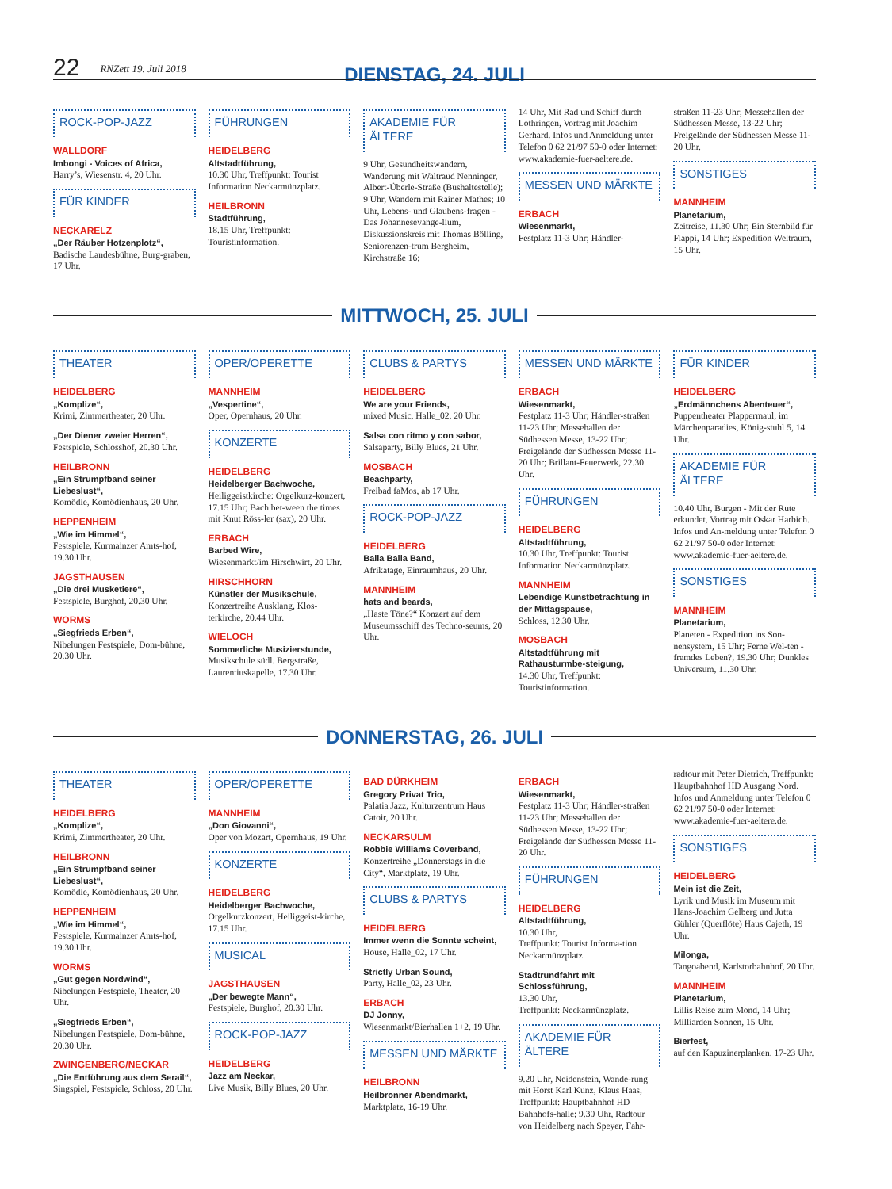22 RNZett 19. Juli 2018
DIENSTAG, 24. JULI
ROCK-POP-JAZZ
WALLDORF
Imbongi - Voices of Africa,
Harry’s, Wiesenstr. 4, 20 Uhr.
FÜR KINDER
NECKARELZ
„Der Räuber Hotzenplotz“,
Badische Landesbühne, Burg-graben, 17 Uhr.
FÜHRUNGEN
HEIDELBERG
Altstadtführung,
10.30 Uhr, Treffpunkt: Tourist Information Neckarmünzplatz.
HEILBRONN
Stadtführung,
18.15 Uhr, Treffpunkt: Touristinformation.
AKADEMIE FÜR ÄLTERE
9 Uhr, Gesundheitswandern, Wanderung mit Waltraud Nenninger, Albert-Überle-Straße (Bushaltestelle); 9 Uhr, Wandern mit Rainer Mathes; 10 Uhr, Lebens- und Glaubens-fragen - Das Johannesevange-lium, Diskussionskreis mit Thomas Bölling, Seniorenzen-trum Bergheim, Kirchstraße 16;
14 Uhr, Mit Rad und Schiff durch Lothringen, Vortrag mit Joachim Gerhard. Infos und Anmeldung unter Telefon 0 62 21/97 50-0 oder Internet: www.akademie-fuer-aeltere.de.
MESSEN UND MÄRKTE
ERBACH
Wiesenmarkt,
Festplatz 11-3 Uhr; Händler-
straßen 11-23 Uhr; Messehallen der Südhessen Messe, 13-22 Uhr; Freigelände der Südhessen Messe 11-20 Uhr.
SONSTIGES
MANNHEIM
Planetarium,
Zeitreise, 11.30 Uhr; Ein Sternbild für Flappi, 14 Uhr; Expedition Weltraum, 15 Uhr.
MITTWOCH, 25. JULI
THEATER
HEIDELBERG
„Komplize“,
Krimi, Zimmertheater, 20 Uhr.
„Der Diener zweier Herren“,
Festspiele, Schlosshof, 20.30 Uhr.
HEILBRONN
„Ein Strumpfband seiner Liebeslust“,
Komödie, Komödienhaus, 20 Uhr.
HEPPENHEIM
„Wie im Himmel“,
Festspiele, Kurmainzer Amts-hof, 19.30 Uhr.
JAGSTHAUSEN
„Die drei Musketiere“,
Festspiele, Burghof, 20.30 Uhr.
WORMS
„Siegfrieds Erben“,
Nibelungen Festspiele, Dom-bühne, 20.30 Uhr.
OPER/OPERETTE
MANNHEIM
„Vespertine“,
Oper, Opernhaus, 20 Uhr.
KONZERTE
HEIDELBERG
Heidelberger Bachwoche,
Heiliggeistkirche: Orgelkurz-konzert, 17.15 Uhr; Bach bet-ween the times mit Knut Röss-ler (sax), 20 Uhr.
ERBACH
Barbed Wire,
Wiesenmarkt/im Hirschwirt, 20 Uhr.
HIRSCHHORN
Künstler der Musikschule,
Konzertreihe Ausklang, Klos-terkirche, 20.44 Uhr.
WIELOCH
Sommerliche Musizierstunde,
Musikschule südl. Bergstraße, Laurentiuskapelle, 17.30 Uhr.
CLUBS & PARTYS
HEIDELBERG
We are your Friends,
mixed Music, Halle_02, 20 Uhr.
Salsa con ritmo y con sabor,
Salsaparty, Billy Blues, 21 Uhr.
MOSBACH
Beachparty,
Freibad faMos, ab 17 Uhr.
ROCK-POP-JAZZ
HEIDELBERG
Balla Balla Band,
Afrikatage, Einraumhaus, 20 Uhr.
MANNHEIM
hats and beards,
„Haste Töne?“ Konzert auf dem Museumsschiff des Techno-seums, 20 Uhr.
MESSEN UND MÄRKTE
ERBACH
Wiesenmarkt,
Festplatz 11-3 Uhr; Händler-straßen 11-23 Uhr; Messehallen der Südhessen Messe, 13-22 Uhr; Freigelände der Südhessen Messe 11-20 Uhr; Brillant-Feuerwerk, 22.30 Uhr.
FÜHRUNGEN
HEIDELBERG
Altstadtführung,
10.30 Uhr, Treffpunkt: Tourist Information Neckarmünzplatz.
MANNHEIM
Lebendige Kunstbetrachtung in der Mittagspause,
Schloss, 12.30 Uhr.
MOSBACH
Altstadtführung mit Rathausturmbe-steigung,
14.30 Uhr, Treffpunkt: Touristinformation.
FÜR KINDER
HEIDELBERG
„Erdmännchens Abenteuer“,
Puppentheater Plappermaul, im Märchenparadies, König-stuhl 5, 14 Uhr.
AKADEMIE FÜR ÄLTERE
10.40 Uhr, Burgen - Mit der Rute erkundet, Vortrag mit Oskar Harbich. Infos und An-meldung unter Telefon 0 62 21/97 50-0 oder Internet: www.akademie-fuer-aeltere.de.
SONSTIGES
MANNHEIM
Planetarium,
Planeten - Expedition ins Son-nensystem, 15 Uhr; Ferne Wel-ten - fremdes Leben?, 19.30 Uhr; Dunkles Universum, 11.30 Uhr.
DONNERSTAG, 26. JULI
THEATER
HEIDELBERG
„Komplize“,
Krimi, Zimmertheater, 20 Uhr.
HEILBRONN
„Ein Strumpfband seiner Liebeslust“,
Komödie, Komödienhaus, 20 Uhr.
HEPPENHEIM
„Wie im Himmel“,
Festspiele, Kurmainzer Amts-hof, 19.30 Uhr.
WORMS
„Gut gegen Nordwind“,
Nibelungen Festspiele, Theater, 20 Uhr.
„Siegfrieds Erben“,
Nibelungen Festspiele, Dom-bühne, 20.30 Uhr.
ZWINGENBERG/NECKAR
„Die Entführung aus dem Serail“,
Singspiel, Festspiele, Schloss, 20 Uhr.
OPER/OPERETTE
MANNHEIM
„Don Giovanni“,
Oper von Mozart, Opernhaus, 19 Uhr.
KONZERTE
HEIDELBERG
Heidelberger Bachwoche,
Orgelkurzkonzert, Heiliggeist-kirche, 17.15 Uhr.
MUSICAL
JAGSTHAUSEN
„Der bewegte Mann“,
Festspiele, Burghof, 20.30 Uhr.
ROCK-POP-JAZZ
HEIDELBERG
Jazz am Neckar,
Live Musik, Billy Blues, 20 Uhr.
BAD DÜRKHEIM
Gregory Privat Trio,
Palatia Jazz, Kulturzentrum Haus Catoir, 20 Uhr.
NECKARSULM
Robbie Williams Coverband,
Konzertreihe „Donnerstags in die City“, Marktplatz, 19 Uhr.
CLUBS & PARTYS
HEIDELBERG
Immer wenn die Sonnte scheint,
House, Halle_02, 17 Uhr.
Strictly Urban Sound,
Party, Halle_02, 23 Uhr.
ERBACH
DJ Jonny,
Wiesenmarkt/Bierhallen 1+2, 19 Uhr.
MESSEN UND MÄRKTE
HEILBRONN
Heilbronner Abendmarkt,
Marktplatz, 16-19 Uhr.
ERBACH
Wiesenmarkt,
Festplatz 11-3 Uhr; Händler-straßen 11-23 Uhr; Messehallen der Südhessen Messe, 13-22 Uhr; Freigelände der Südhessen Messe 11-20 Uhr.
FÜHRUNGEN
HEIDELBERG
Altstadtführung,
10.30 Uhr,
Treffpunkt: Tourist Informa-tion Neckarmünzplatz.
Stadtrundfahrt mit Schlossführung,
13.30 Uhr,
Treffpunkt: Neckarmünzplatz.
AKADEMIE FÜR ÄLTERE
9.20 Uhr, Neidenstein, Wande-rung mit Horst Karl Kunz, Klaus Haas, Treffpunkt: Hauptbahnhof HD Bahnhofs-halle; 9.30 Uhr, Radtour von Heidelberg nach Speyer, Fahr-
radtour mit Peter Dietrich, Treffpunkt: Hauptbahnhof HD Ausgang Nord.
Infos und Anmeldung unter Telefon 0 62 21/97 50-0 oder Internet: www.akademie-fuer-aeltere.de.
SONSTIGES
HEIDELBERG
Mein ist die Zeit,
Lyrik und Musik im Museum mit Hans-Joachim Gelberg und Jutta Gühler (Querflöte) Haus Cajeth, 19 Uhr.
Milonga,
Tangoabend, Karlstorbahnhof, 20 Uhr.
MANNHEIM
Planetarium,
Lillis Reise zum Mond, 14 Uhr; Milliarden Sonnen, 15 Uhr.
Bierfest,
auf den Kapuzinerplanken, 17-23 Uhr.